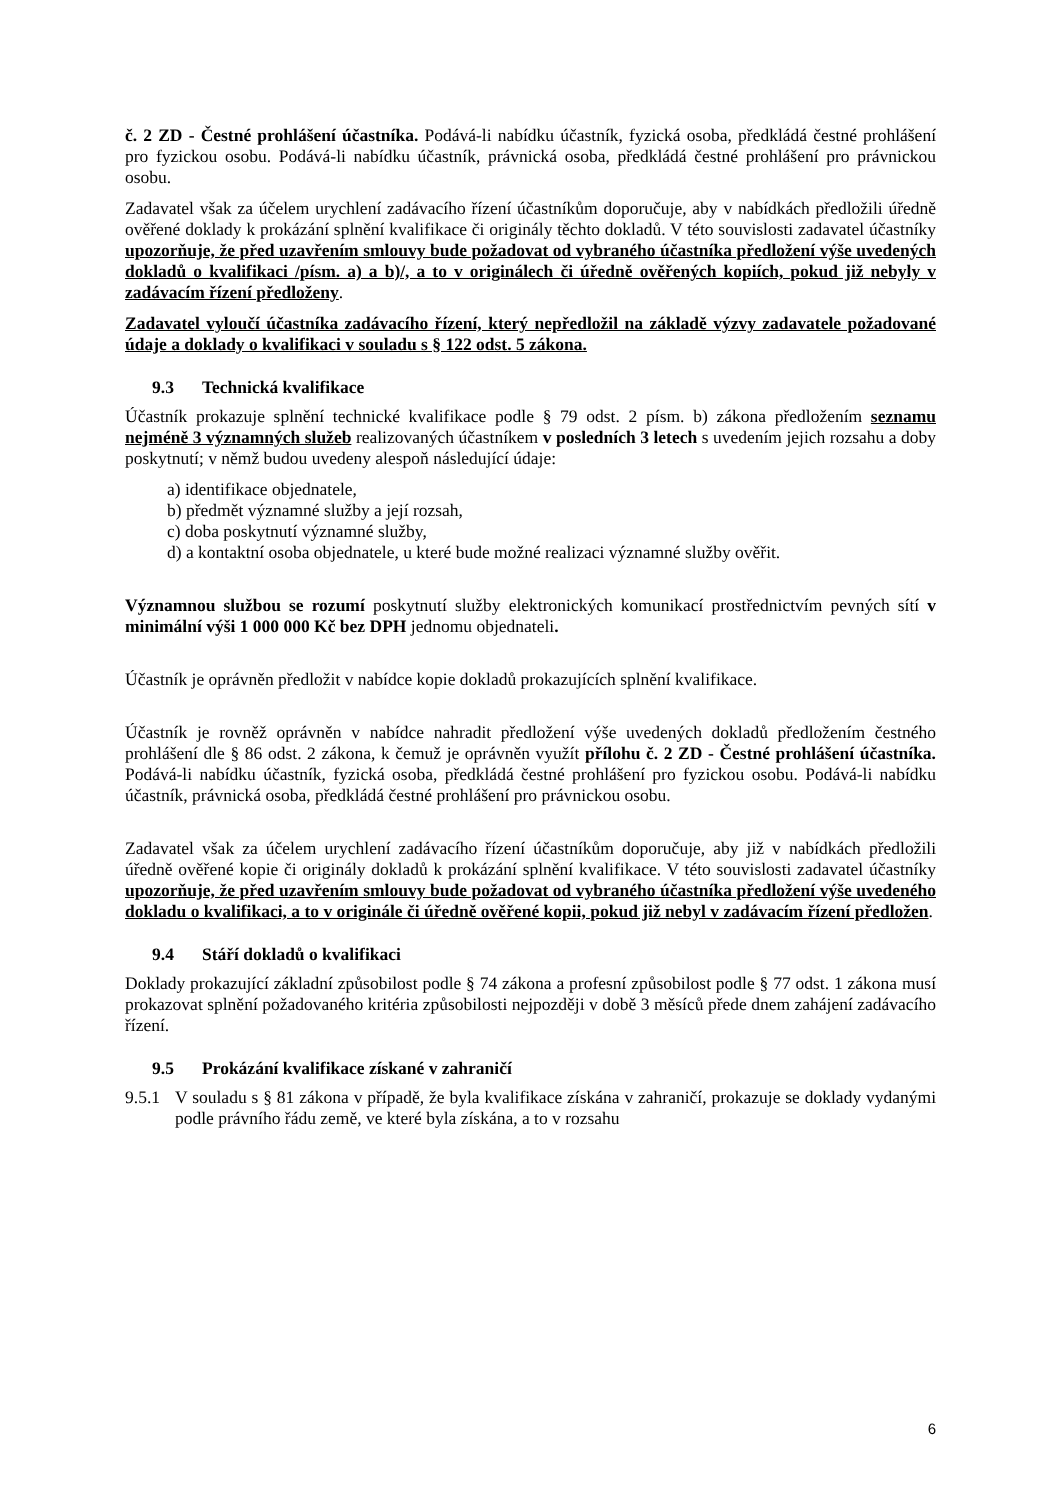č. 2 ZD - Čestné prohlášení účastníka. Podává-li nabídku účastník, fyzická osoba, předkládá čestné prohlášení pro fyzickou osobu. Podává-li nabídku účastník, právnická osoba, předkládá čestné prohlášení pro právnickou osobu.
Zadavatel však za účelem urychlení zadávacího řízení účastníkům doporučuje, aby v nabídkách předložili úředně ověřené doklady k prokázání splnění kvalifikace či originály těchto dokladů. V této souvislosti zadavatel účastníky upozorňuje, že před uzavřením smlouvy bude požadovat od vybraného účastníka předložení výše uvedených dokladů o kvalifikaci /písm. a) a b)/, a to v originálech či úředně ověřených kopiích, pokud již nebyly v zadávacím řízení předloženy.
Zadavatel vyloučí účastníka zadávacího řízení, který nepředložil na základě výzvy zadavatele požadované údaje a doklady o kvalifikaci v souladu s § 122 odst. 5 zákona.
9.3 Technická kvalifikace
Účastník prokazuje splnění technické kvalifikace podle § 79 odst. 2 písm. b) zákona předložením seznamu nejméně 3 významných služeb realizovaných účastníkem v posledních 3 letech s uvedením jejich rozsahu a doby poskytnutí; v němž budou uvedeny alespoň následující údaje:
a) identifikace objednatele,
b) předmět významné služby a její rozsah,
c) doba poskytnutí významné služby,
d) a kontaktní osoba objednatele, u které bude možné realizaci významné služby ověřit.
Významnou službou se rozumí poskytnutí služby elektronických komunikací prostřednictvím pevných sítí v minimální výši 1 000 000 Kč bez DPH jednomu objednateli.
Účastník je oprávněn předložit v nabídce kopie dokladů prokazujících splnění kvalifikace.
Účastník je rovněž oprávněn v nabídce nahradit předložení výše uvedených dokladů předložením čestného prohlášení dle § 86 odst. 2 zákona, k čemuž je oprávněn využít přílohu č. 2 ZD - Čestné prohlášení účastníka. Podává-li nabídku účastník, fyzická osoba, předkládá čestné prohlášení pro fyzickou osobu. Podává-li nabídku účastník, právnická osoba, předkládá čestné prohlášení pro právnickou osobu.
Zadavatel však za účelem urychlení zadávacího řízení účastníkům doporučuje, aby již v nabídkách předložili úředně ověřené kopie či originály dokladů k prokázání splnění kvalifikace. V této souvislosti zadavatel účastníky upozorňuje, že před uzavřením smlouvy bude požadovat od vybraného účastníka předložení výše uvedeného dokladu o kvalifikaci, a to v originále či úředně ověřené kopii, pokud již nebyl v zadávacím řízení předložen.
9.4 Stáří dokladů o kvalifikaci
Doklady prokazující základní způsobilost podle § 74 zákona a profesní způsobilost podle § 77 odst. 1 zákona musí prokazovat splnění požadovaného kritéria způsobilosti nejpozději v době 3 měsíců přede dnem zahájení zadávacího řízení.
9.5 Prokázání kvalifikace získané v zahraničí
9.5.1
V souladu s § 81 zákona v případě, že byla kvalifikace získána v zahraničí, prokazuje se doklady vydanými podle právního řádu země, ve které byla získána, a to v rozsahu
6